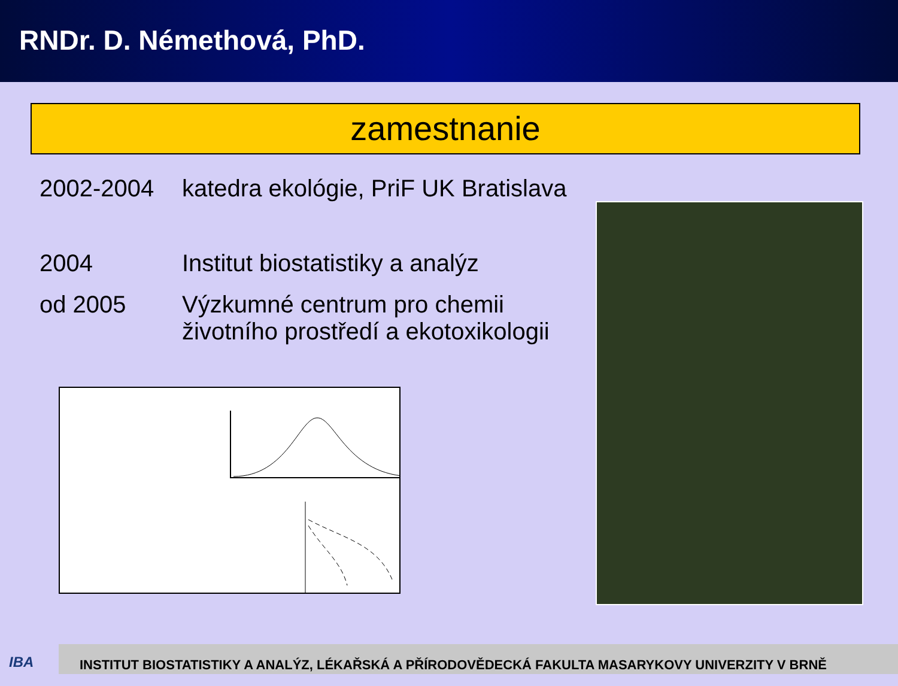RNDr. D. Némethová, PhD.
zamestnanie
2002-2004 katedra ekológie, PriF UK Bratislava
2004 Institut biostatistiky a analýz
od 2005 Výzkumné centrum pro chemii
životního prostředí a ekotoxikologii
IBA
INSTITUT BIOSTATISTIKY A ANALÝZ, LÉKAŘSKÁ A PŘÍRODOVĚDECKÁ FAKULTA MASARYKOVY UNIVERZITY V BRNĚ